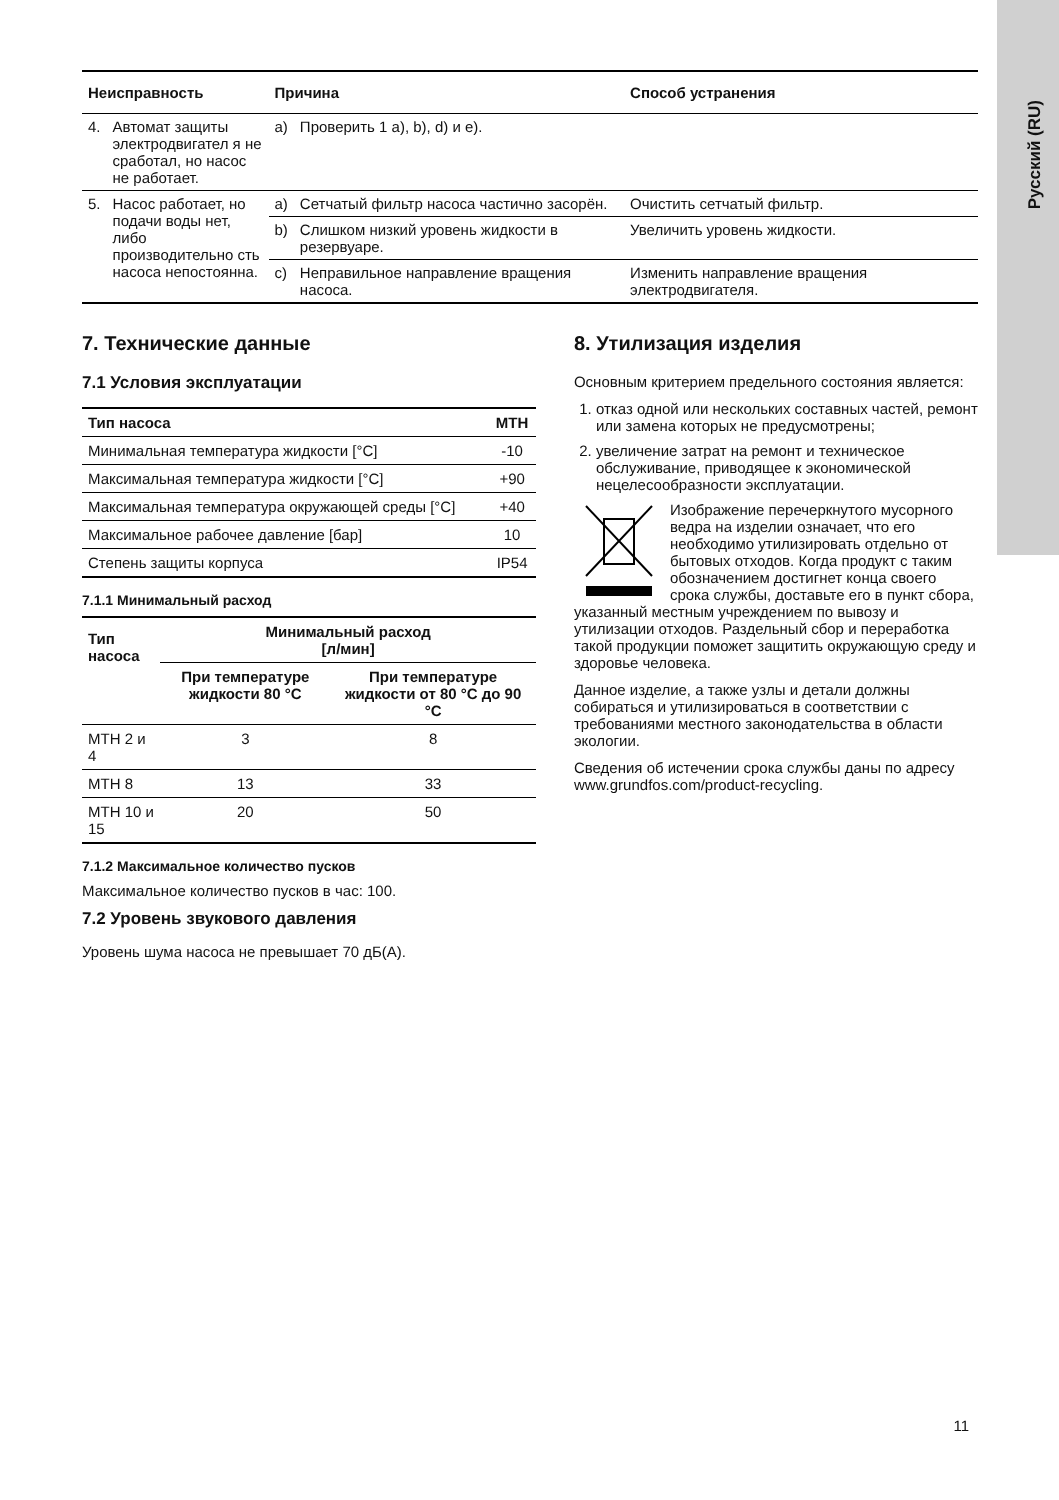Русский (RU)
| Неисправность | | Причина | | Способ устранения |
| --- | --- | --- | --- | --- |
| 4. | Автомат защиты электродвигател я не сработал, но насос не работает. | a) | Проверить 1 a), b), d) и e). | |
| 5. | Насос работает, но подачи воды нет, либо производительно сть насоса непостоянна. | a) | Сетчатый фильтр насоса частично засорён. | Очистить сетчатый фильтр. |
| | | b) | Слишком низкий уровень жидкости в резервуаре. | Увеличить уровень жидкости. |
| | | c) | Неправильное направление вращения насоса. | Изменить направление вращения электродвигателя. |
7. Технические данные
7.1 Условия эксплуатации
| Тип насоса | MTH |
| --- | --- |
| Минимальная температура жидкости [°C] | -10 |
| Максимальная температура жидкости [°C] | +90 |
| Максимальная температура окружающей среды [°C] | +40 |
| Максимальное рабочее давление [бар] | 10 |
| Степень защиты корпуса | IP54 |
7.1.1 Минимальный расход
| Тип насоса | Минимальный расход [л/мин] | |
| --- | --- | --- |
| | При температуре жидкости 80 °C | При температуре жидкости от 80 °C до 90 °C |
| MTH 2 и 4 | 3 | 8 |
| MTH 8 | 13 | 33 |
| MTH 10 и 15 | 20 | 50 |
7.1.2 Максимальное количество пусков
Максимальное количество пусков в час: 100.
7.2 Уровень звукового давления
Уровень шума насоса не превышает 70 дБ(A).
8. Утилизация изделия
Основным критерием предельного состояния является:
1. отказ одной или нескольких составных частей, ремонт или замена которых не предусмотрены;
2. увеличение затрат на ремонт и техническое обслуживание, приводящее к экономической нецелесообразности эксплуатации.
Изображение перечеркнутого мусорного ведра на изделии означает, что его необходимо утилизировать отдельно от бытовых отходов. Когда продукт с таким обозначением достигнет конца своего срока службы, доставьте его в пункт сбора, указанный местным учреждением по вывозу и утилизации отходов. Раздельный сбор и переработка такой продукции поможет защитить окружающую среду и здоровье человека.
Данное изделие, а также узлы и детали должны собираться и утилизироваться в соответствии с требованиями местного законодательства в области экологии.
Сведения об истечении срока службы даны по адресу www.grundfos.com/product-recycling.
11